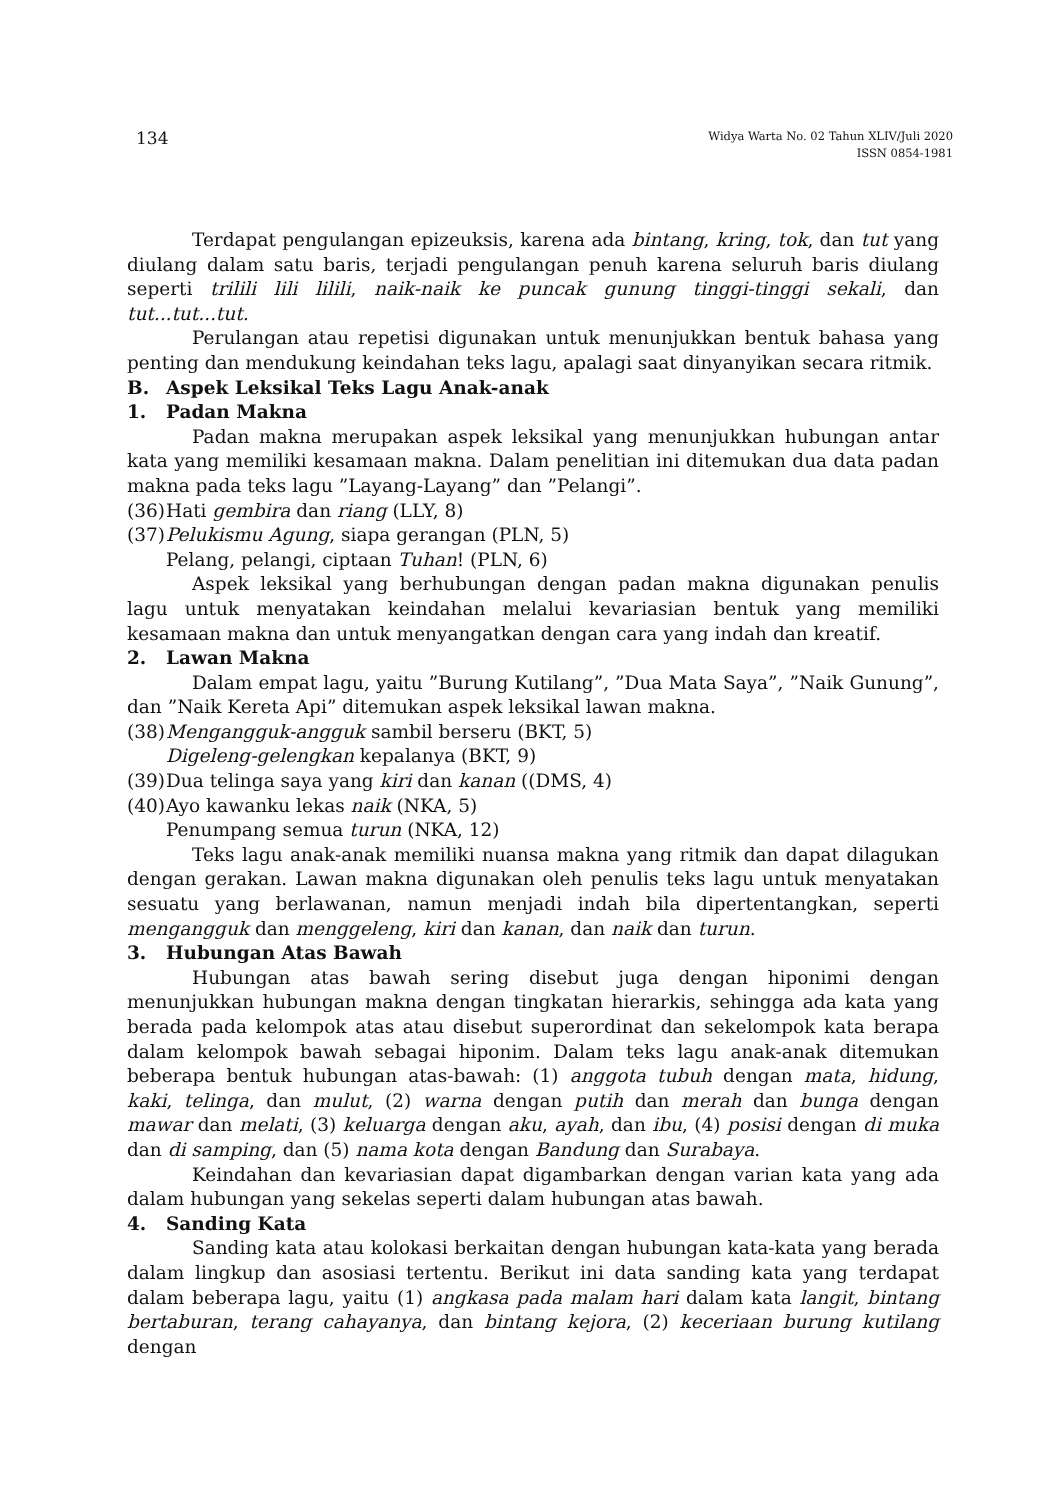134
Widya Warta No. 02 Tahun XLIV/Juli 2020
ISSN 0854-1981
Terdapat pengulangan epizeuksis, karena ada bintang, kring, tok, dan tut yang diulang dalam satu baris, terjadi pengulangan penuh karena seluruh baris diulang seperti trilili lili lilili, naik-naik ke puncak gunung tinggi-tinggi sekali, dan tut...tut...tut.
Perulangan atau repetisi digunakan untuk menunjukkan bentuk bahasa yang penting dan mendukung keindahan teks lagu, apalagi saat dinyanyikan secara ritmik.
B. Aspek Leksikal Teks Lagu Anak-anak
1. Padan Makna
Padan makna merupakan aspek leksikal yang menunjukkan hubungan antar kata yang memiliki kesamaan makna. Dalam penelitian ini ditemukan dua data padan makna pada teks lagu ”Layang-Layang” dan ”Pelangi”.
(36) Hati gembira dan riang (LLY, 8)
(37) Pelukismu Agung, siapa gerangan (PLN, 5)
Pelang, pelangi, ciptaan Tuhan! (PLN, 6)
Aspek leksikal yang berhubungan dengan padan makna digunakan penulis lagu untuk menyatakan keindahan melalui kevariasian bentuk yang memiliki kesamaan makna dan untuk menyangatkan dengan cara yang indah dan kreatif.
2. Lawan Makna
Dalam empat lagu, yaitu ”Burung Kutilang”, ”Dua Mata Saya”, ”Naik Gunung”, dan ”Naik Kereta Api” ditemukan aspek leksikal lawan makna.
(38) Mengangguk-angguk sambil berseru (BKT, 5)
Digeleng-gelengkan kepalanya (BKT, 9)
(39) Dua telinga saya yang kiri dan kanan ((DMS, 4)
(40) Ayo kawanku lekas naik (NKA, 5)
Penumpang semua turun (NKA, 12)
Teks lagu anak-anak memiliki nuansa makna yang ritmik dan dapat dilagukan dengan gerakan. Lawan makna digunakan oleh penulis teks lagu untuk menyatakan sesuatu yang berlawanan, namun menjadi indah bila dipertentangkan, seperti mengangguk dan menggeleng, kiri dan kanan, dan naik dan turun.
3. Hubungan Atas Bawah
Hubungan atas bawah sering disebut juga dengan hiponimi dengan menunjukkan hubungan makna dengan tingkatan hierarkis, sehingga ada kata yang berada pada kelompok atas atau disebut superordinat dan sekelompok kata berapa dalam kelompok bawah sebagai hiponim. Dalam teks lagu anak-anak ditemukan beberapa bentuk hubungan atas-bawah: (1) anggota tubuh dengan mata, hidung, kaki, telinga, dan mulut, (2) warna dengan putih dan merah dan bunga dengan mawar dan melati, (3) keluarga dengan aku, ayah, dan ibu, (4) posisi dengan di muka dan di samping, dan (5) nama kota dengan Bandung dan Surabaya.
Keindahan dan kevariasian dapat digambarkan dengan varian kata yang ada dalam hubungan yang sekelas seperti dalam hubungan atas bawah.
4. Sanding Kata
Sanding kata atau kolokasi berkaitan dengan hubungan kata-kata yang berada dalam lingkup dan asosiasi tertentu. Berikut ini data sanding kata yang terdapat dalam beberapa lagu, yaitu (1) angkasa pada malam hari dalam kata langit, bintang bertaburan, terang cahayanya, dan bintang kejora, (2) keceriaan burung kutilang dengan